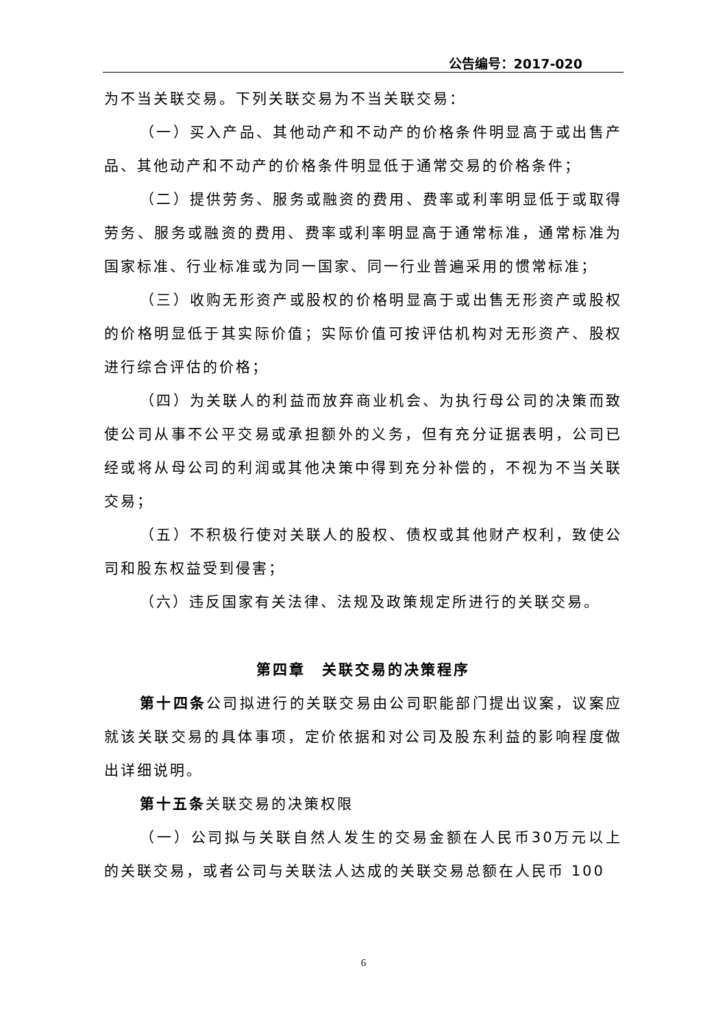公告编号：2017-020
为不当关联交易。下列关联交易为不当关联交易：
（一）买入产品、其他动产和不动产的价格条件明显高于或出售产品、其他动产和不动产的价格条件明显低于通常交易的价格条件；
（二）提供劳务、服务或融资的费用、费率或利率明显低于或取得劳务、服务或融资的费用、费率或利率明显高于通常标准，通常标准为国家标准、行业标准或为同一国家、同一行业普遍采用的惯常标准；
（三）收购无形资产或股权的价格明显高于或出售无形资产或股权的价格明显低于其实际价值；实际价值可按评估机构对无形资产、股权进行综合评估的价格；
（四）为关联人的利益而放弃商业机会、为执行母公司的决策而致使公司从事不公平交易或承担额外的义务，但有充分证据表明，公司已经或将从母公司的利润或其他决策中得到充分补偿的，不视为不当关联交易；
（五）不积极行使对关联人的股权、债权或其他财产权利，致使公司和股东权益受到侵害；
（六）违反国家有关法律、法规及政策规定所进行的关联交易。
第四章　关联交易的决策程序
第十四条公司拟进行的关联交易由公司职能部门提出议案，议案应就该关联交易的具体事项，定价依据和对公司及股东利益的影响程度做出详细说明。
第十五条关联交易的决策权限
（一）公司拟与关联自然人发生的交易金额在人民币30万元以上的关联交易，或者公司与关联法人达成的关联交易总额在人民币 100
6